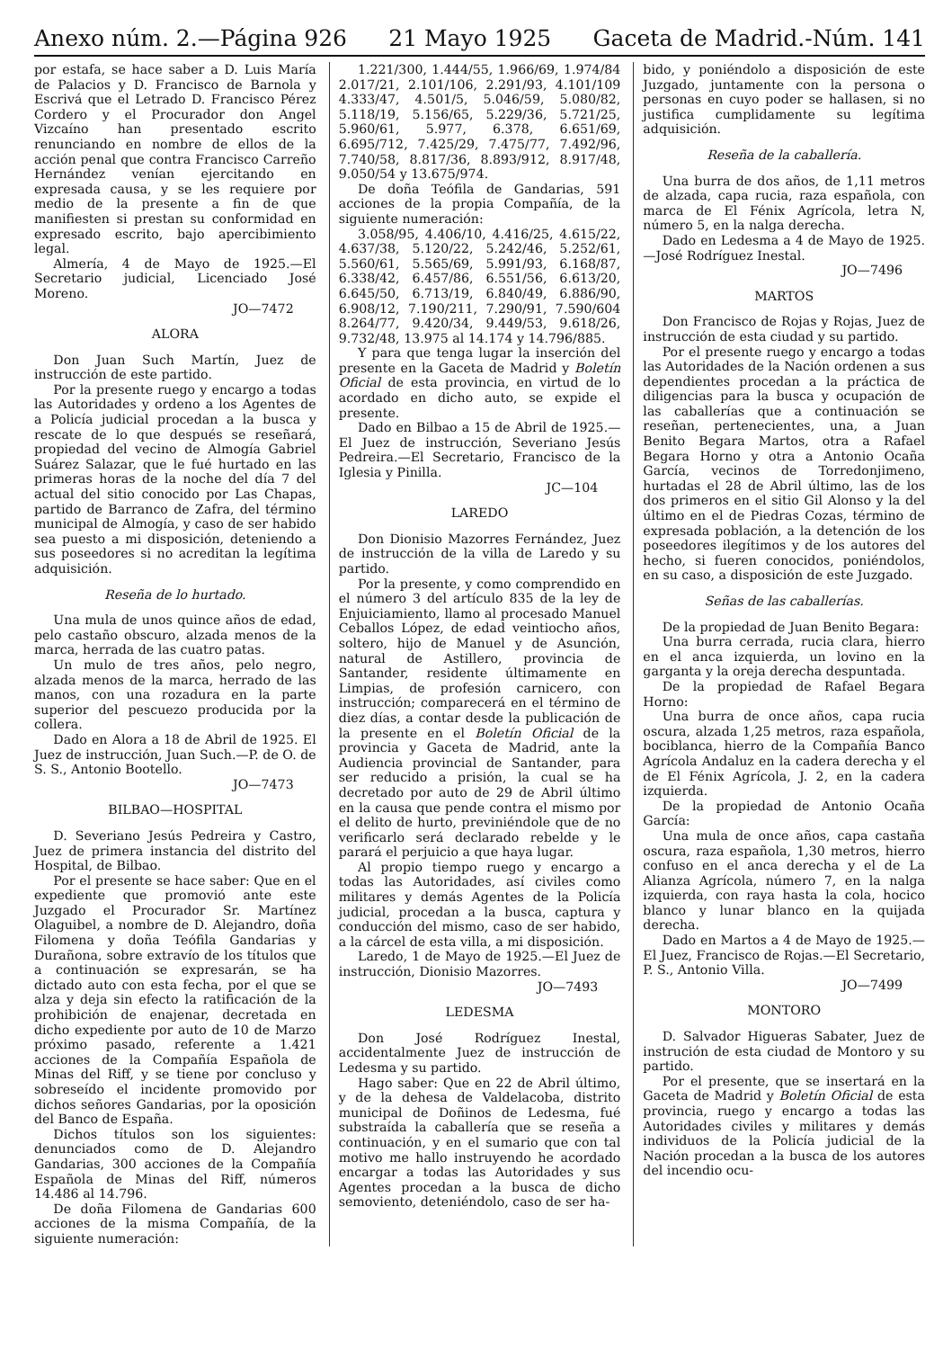Anexo núm. 2.—Página 926 21 Mayo 1925 Gaceta de Madrid.-Núm. 141
por estafa, se hace saber a D. Luis María de Palacios y D. Francisco de Barnola y Escrivá que el Letrado D. Francisco Pérez Cordero y el Procurador don Angel Vizcaíno han presentado escrito renunciando en nombre de ellos de la acción penal que contra Francisco Carreño Hernández venían ejercitando en expresada causa, y se les requiere por medio de la presente a fin de que manifiesten si prestan su conformidad en expresado escrito, bajo apercibimiento legal.
Almería, 4 de Mayo de 1925.—El Secretario judicial, Licenciado José Moreno.
JO—7472
ALORA
Don Juan Such Martín, Juez de instrucción de este partido.
Por la presente ruego y encargo a todas las Autoridades y ordeno a los Agentes de a Policía judicial procedan a la busca y rescate de lo que después se reseñará, propiedad del vecino de Almogía Gabriel Suárez Salazar, que le fué hurtado en las primeras horas de la noche del día 7 del actual del sitio conocido por Las Chapas, partido de Barranco de Zafra, del término municipal de Almogía, y caso de ser habido sea puesto a mi disposición, deteniendo a sus poseedores si no acreditan la legítima adquisición.
Reseña de lo hurtado.
Una mula de unos quince años de edad, pelo castaño obscuro, alzada menos de la marca, herrada de las cuatro patas.
Un mulo de tres años, pelo negro, alzada menos de la marca, herrado de las manos, con una rozadura en la parte superior del pescuezo producida por la collera.
Dado en Alora a 18 de Abril de 1925. El Juez de instrucción, Juan Such.—P. de O. de S. S., Antonio Bootello.
JO—7473
BILBAO—HOSPITAL
D. Severiano Jesús Pedreira y Castro, Juez de primera instancia del distrito del Hospital, de Bilbao.
Por el presente se hace saber: Que en el expediente que promovió ante este Juzgado el Procurador Sr. Martínez Olaguibel, a nombre de D. Alejandro, doña Filomena y doña Teófila Gandarias y Durañona, sobre extravío de los títulos que a continuación se expresarán, se ha dictado auto con esta fecha, por el que se alza y deja sin efecto la ratificación de la prohibición de enajenar, decretada en dicho expediente por auto de 10 de Marzo próximo pasado, referente a 1.421 acciones de la Compañía Española de Minas del Riff, y se tiene por concluso y sobreseído el incidente promovido por dichos señores Gandarias, por la oposición del Banco de España.
Dichos títulos son los siguientes: denunciados como de D. Alejandro Gandarias, 300 acciones de la Compañía Española de Minas del Riff, números 14.486 al 14.796.
De doña Filomena de Gandarias 600 acciones de la misma Compañía, de la siguiente numeración:
1.221/300, 1.444/55, 1.966/69, 1.974/84 2.017/21, 2.101/106, 2.291/93, 4.101/109 4.333/47, 4.501/5, 5.046/59, 5.080/82, 5.118/19, 5.156/65, 5.229/36, 5.721/25, 5.960/61, 5.977, 6.378, 6.651/69, 6.695/712, 7.425/29, 7.475/77, 7.492/96, 7.740/58, 8.817/36, 8.893/912, 8.917/48, 9.050/54 y 13.675/974.
De doña Teófila de Gandarias, 591 acciones de la propia Compañía, de la siguiente numeración:
3.058/95, 4.406/10, 4.416/25, 4.615/22, 4.637/38, 5.120/22, 5.242/46, 5.252/61, 5.560/61, 5.565/69, 5.991/93, 6.168/87, 6.338/42, 6.457/86, 6.551/56, 6.613/20, 6.645/50, 6.713/19, 6.840/49, 6.886/90, 6.908/12, 7.190/211, 7.290/91, 7.590/604 8.264/77, 9.420/34, 9.449/53, 9.618/26, 9.732/48, 13.975 al 14.174 y 14.796/885.
Y para que tenga lugar la inserción del presente en la Gaceta de Madrid y Boletín Oficial de esta provincia, en virtud de lo acordado en dicho auto, se expide el presente.
Dado en Bilbao a 15 de Abril de 1925.—El Juez de instrucción, Severiano Jesús Pedreira.—El Secretario, Francisco de la Iglesia y Pinilla.
JC—104
LAREDO
Don Dionisio Mazorres Fernández, Juez de instrucción de la villa de Laredo y su partido.
Por la presente, y como comprendido en el número 3 del artículo 835 de la ley de Enjuiciamiento, llamo al procesado Manuel Ceballos López, de edad veintiocho años, soltero, hijo de Manuel y de Asunción, natural de Astillero, provincia de Santander, residente últimamente en Limpias, de profesión carnicero, con instrucción; comparecerá en el término de diez días, a contar desde la publicación de la presente en el Boletín Oficial de la provincia y Gaceta de Madrid, ante la Audiencia provincial de Santander, para ser reducido a prisión, la cual se ha decretado por auto de 29 de Abril último en la causa que pende contra el mismo por el delito de hurto, previniéndole que de no verificarlo será declarado rebelde y le parará el perjuicio a que haya lugar.
Al propio tiempo ruego y encargo a todas las Autoridades, así civiles como militares y demás Agentes de la Policía judicial, procedan a la busca, captura y conducción del mismo, caso de ser habido, a la cárcel de esta villa, a mi disposición.
Laredo, 1 de Mayo de 1925.—El Juez de instrucción, Dionisio Mazorres.
JO—7493
LEDESMA
Don José Rodríguez Inestal, accidentalmente Juez de instrucción de Ledesma y su partido.
Hago saber: Que en 22 de Abril último, y de la dehesa de Valdelacoba, distrito municipal de Doñinos de Ledesma, fué substraída la caballería que se reseña a continuación, y en el sumario que con tal motivo me hallo instruyendo he acordado encargar a todas las Autoridades y sus Agentes procedan a la busca de dicho semoviento, deteniéndolo, caso de ser ha-
bido, y poniéndolo a disposición de este Juzgado, juntamente con la persona o personas en cuyo poder se hallasen, si no justifica cumplidamente su legítima adquisición.
Reseña de la caballería.
Una burra de dos años, de 1,11 metros de alzada, capa rucia, raza española, con marca de El Fénix Agrícola, letra N, número 5, en la nalga derecha.
Dado en Ledesma a 4 de Mayo de 1925.—José Rodríguez Inestal.
JO—7496
MARTOS
Don Francisco de Rojas y Rojas, Juez de instrucción de esta ciudad y su partido.
Por el presente ruego y encargo a todas las Autoridades de la Nación ordenen a sus dependientes procedan a la práctica de diligencias para la busca y ocupación de las caballerías que a continuación se reseñan, pertenecientes, una, a Juan Benito Begara Martos, otra a Rafael Begara Horno y otra a Antonio Ocaña García, vecinos de Torredonjimeno, hurtadas el 28 de Abril último, las de los dos primeros en el sitio Gil Alonso y la del último en el de Piedras Cozas, término de expresada población, a la detención de los poseedores ilegítimos y de los autores del hecho, si fueren conocidos, poniéndolos, en su caso, a disposición de este Juzgado.
Señas de las caballerías.
De la propiedad de Juan Benito Begara:
Una burra cerrada, rucia clara, hierro en el anca izquierda, un lovino en la garganta y la oreja derecha despuntada.
De la propiedad de Rafael Begara Horno:
Una burra de once años, capa rucia oscura, alzada 1,25 metros, raza española, bociblanca, hierro de la Compañía Banco Agrícola Andaluz en la cadera derecha y el de El Fénix Agrícola, J. 2, en la cadera izquierda.
De la propiedad de Antonio Ocaña García:
Una mula de once años, capa castaña oscura, raza española, 1,30 metros, hierro confuso en el anca derecha y el de La Alianza Agrícola, número 7, en la nalga izquierda, con raya hasta la cola, hocico blanco y lunar blanco en la quijada derecha.
Dado en Martos a 4 de Mayo de 1925.—El Juez, Francisco de Rojas.—El Secretario, P. S., Antonio Villa.
JO—7499
MONTORO
D. Salvador Higueras Sabater, Juez de instrución de esta ciudad de Montoro y su partido.
Por el presente, que se insertará en la Gaceta de Madrid y Boletín Oficial de esta provincia, ruego y encargo a todas las Autoridades civiles y militares y demás individuos de la Policía judicial de la Nación procedan a la busca de los autores del incendio ocu-